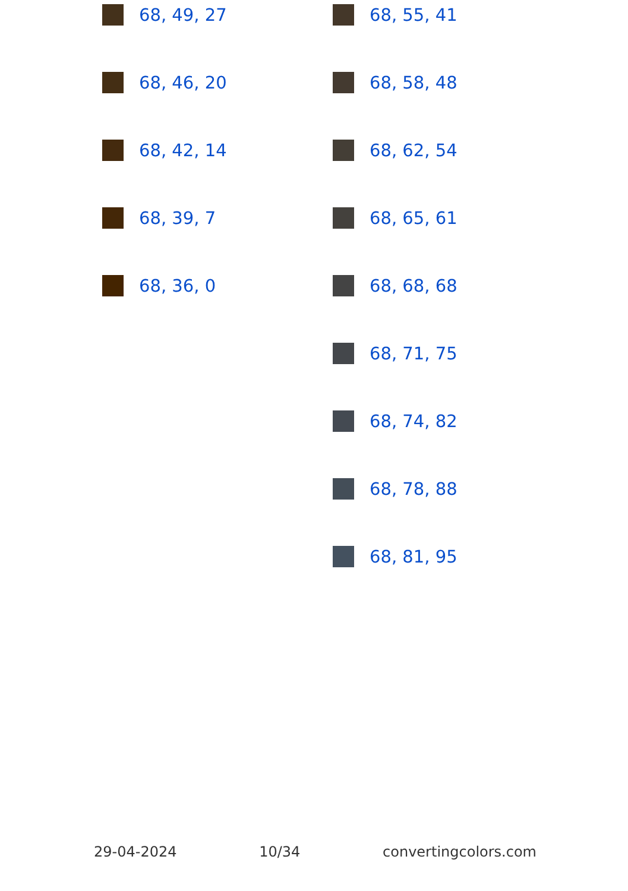68, 49, 27
68, 46, 20
68, 42, 14
68, 39, 7
68, 36, 0
68, 55, 41
68, 58, 48
68, 62, 54
68, 65, 61
68, 68, 68
68, 71, 75
68, 74, 82
68, 78, 88
68, 81, 95
29-04-2024 10/34 convertingcolors.com